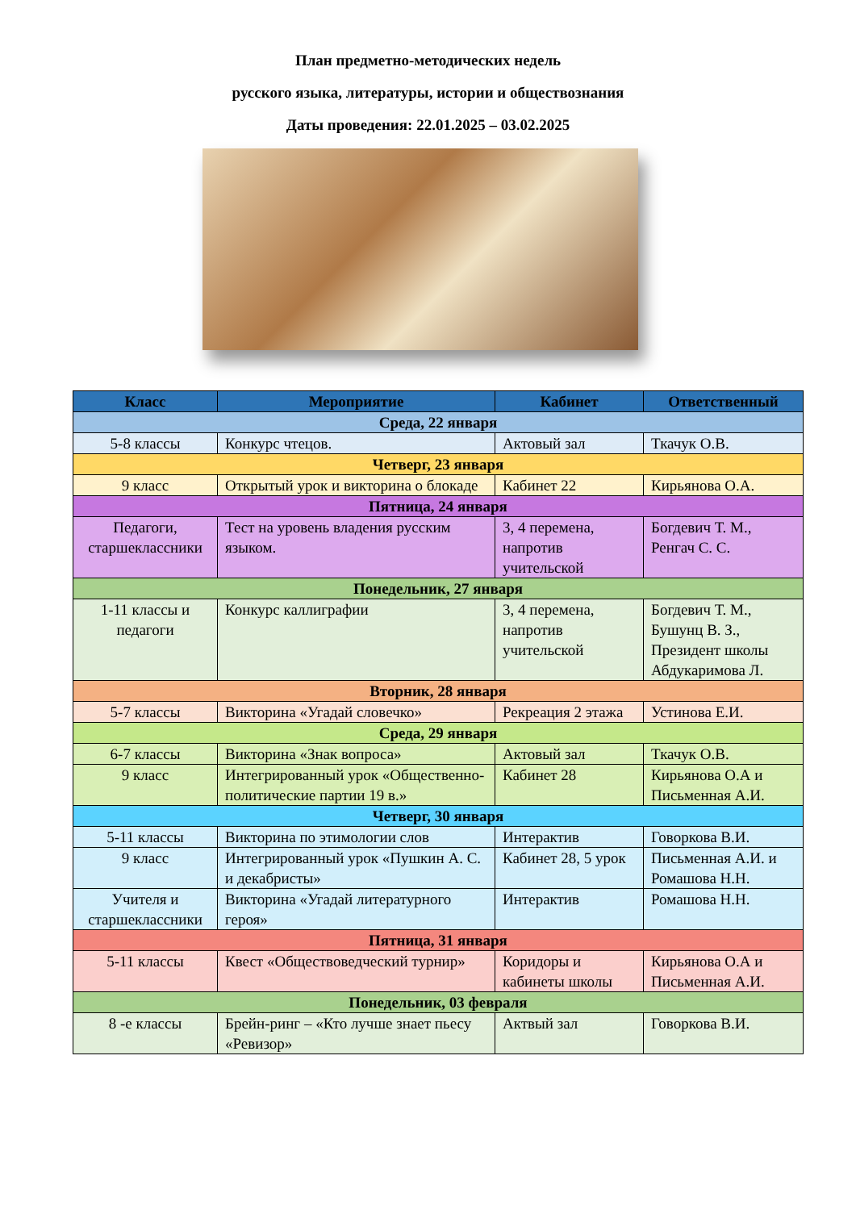План предметно-методических недель
русского языка, литературы, истории и обществознания
Даты проведения: 22.01.2025 – 03.02.2025
| Класс | Мероприятие | Кабинет | Ответственный |
| --- | --- | --- | --- |
| Среда, 22 января | | | |
| 5-8 классы | Конкурс чтецов. | Актовый зал | Ткачук О.В. |
| Четверг, 23 января | | | |
| 9 класс | Открытый урок и викторина о блокаде | Кабинет 22 | Кирьянова О.А. |
| Пятница, 24 января | | | |
| Педагоги, старшеклассники | Тест на уровень владения русским языком. | 3, 4 перемена, напротив учительской | Богдевич Т. М., Ренгач С. С. |
| Понедельник, 27 января | | | |
| 1-11 классы и педагоги | Конкурс каллиграфии | 3, 4 перемена, напротив учительской | Богдевич Т. М., Бушунц В. З., Президент школы Абдукаримова Л. |
| Вторник, 28 января | | | |
| 5-7 классы | Викторина «Угадай словечко» | Рекреация 2 этажа | Устинова Е.И. |
| Среда, 29 января | | | |
| 6-7 классы | Викторина «Знак вопроса» | Актовый зал | Ткачук О.В. |
| 9 класс | Интегрированный урок «Общественно-политические партии 19 в.» | Кабинет 28 | Кирьянова О.А и Письменная А.И. |
| Четверг, 30 января | | | |
| 5-11 классы | Викторина по этимологии слов | Интерактив | Говоркова В.И. |
| 9 класс | Интегрированный урок «Пушкин А. С. и декабристы» | Кабинет 28, 5 урок | Письменная А.И. и Ромашова Н.Н. |
| Учителя и старшеклассники | Викторина «Угадай литературного героя» | Интерактив | Ромашова Н.Н. |
| Пятница, 31 января | | | |
| 5-11 классы | Квест «Обществоведческий турнир» | Коридоры и кабинеты школы | Кирьянова О.А и Письменная А.И. |
| Понедельник, 03 февраля | | | |
| 8 -е классы | Брейн-ринг – «Кто лучше знает пьесу «Ревизор» | Актвый зал | Говоркова В.И. |